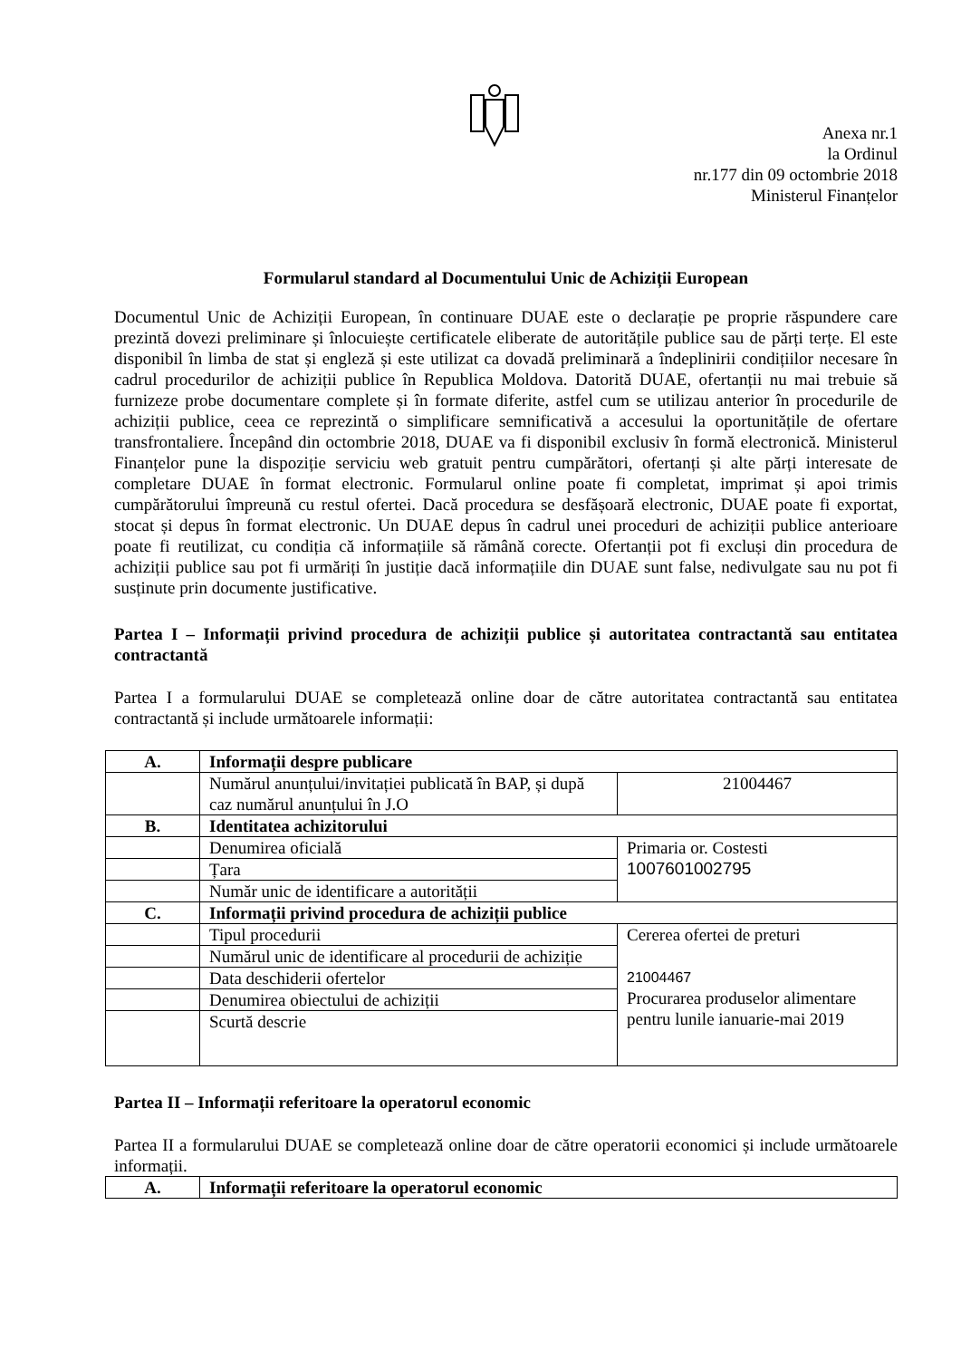Anexa nr.1
la Ordinul
nr.177 din 09 octombrie 2018
Ministerul Finanțelor
Formularul standard al Documentului Unic de Achiziții European
Documentul Unic de Achiziții European, în continuare DUAE este o declarație pe proprie răspundere care prezintă dovezi preliminare și înlocuiește certificatele eliberate de autoritățile publice sau de părți terțe. El este disponibil în limba de stat și engleză și este utilizat ca dovadă preliminară a îndeplinirii condițiilor necesare în cadrul procedurilor de achiziții publice în Republica Moldova. Datorită DUAE, ofertanții nu mai trebuie să furnizeze probe documentare complete și în formate diferite, astfel cum se utilizau anterior în procedurile de achiziții publice, ceea ce reprezintă o simplificare semnificativă a accesului la oportunitățile de ofertare transfrontaliere. Începând din octombrie 2018, DUAE va fi disponibil exclusiv în formă electronică. Ministerul Finanțelor pune la dispoziție serviciu web gratuit pentru cumpărători, ofertanți și alte părți interesate de completare DUAE în format electronic. Formularul online poate fi completat, imprimat și apoi trimis cumpărătorului împreună cu restul ofertei. Dacă procedura se desfășoară electronic, DUAE poate fi exportat, stocat și depus în format electronic. Un DUAE depus în cadrul unei proceduri de achiziții publice anterioare poate fi reutilizat, cu condiția că informațiile să rămână corecte. Ofertanții pot fi excluși din procedura de achiziții publice sau pot fi urmăriți în justiție dacă informațiile din DUAE sunt false, nedivulgate sau nu pot fi susținute prin documente justificative.
Partea I – Informații privind procedura de achiziții publice și autoritatea contractantă sau entitatea contractantă
Partea I a formularului DUAE se completează online doar de către autoritatea contractantă sau entitatea contractantă și include următoarele informații:
| A. | Informații despre publicare | |
| | Numărul anunțului/invitației publicată în BAP, și după caz numărul anunțului în J.O | 21004467 |
| B. | Identitatea achizitorului | |
| | Denumirea oficială | Primaria or. Costesti 1007601002795 |
| | Țara | |
| | Număr unic de identificare a autorității | |
| C. | Informații privind procedura de achiziții publice | |
| | Tipul procedurii | Cererea ofertei de preturi 21004467 Procurarea produselor alimentare pentru lunile ianuarie-mai 2019 |
| | Numărul unic de identificare al procedurii de achiziție | |
| | Data deschiderii ofertelor | |
| | Denumirea obiectului de achiziții | |
| | Scurtă descrie | |
Partea II – Informații referitoare la operatorul economic
Partea II a formularului DUAE se completează online doar de către operatorii economici și include următoarele informații.
| A. | Informații referitoare la operatorul economic |